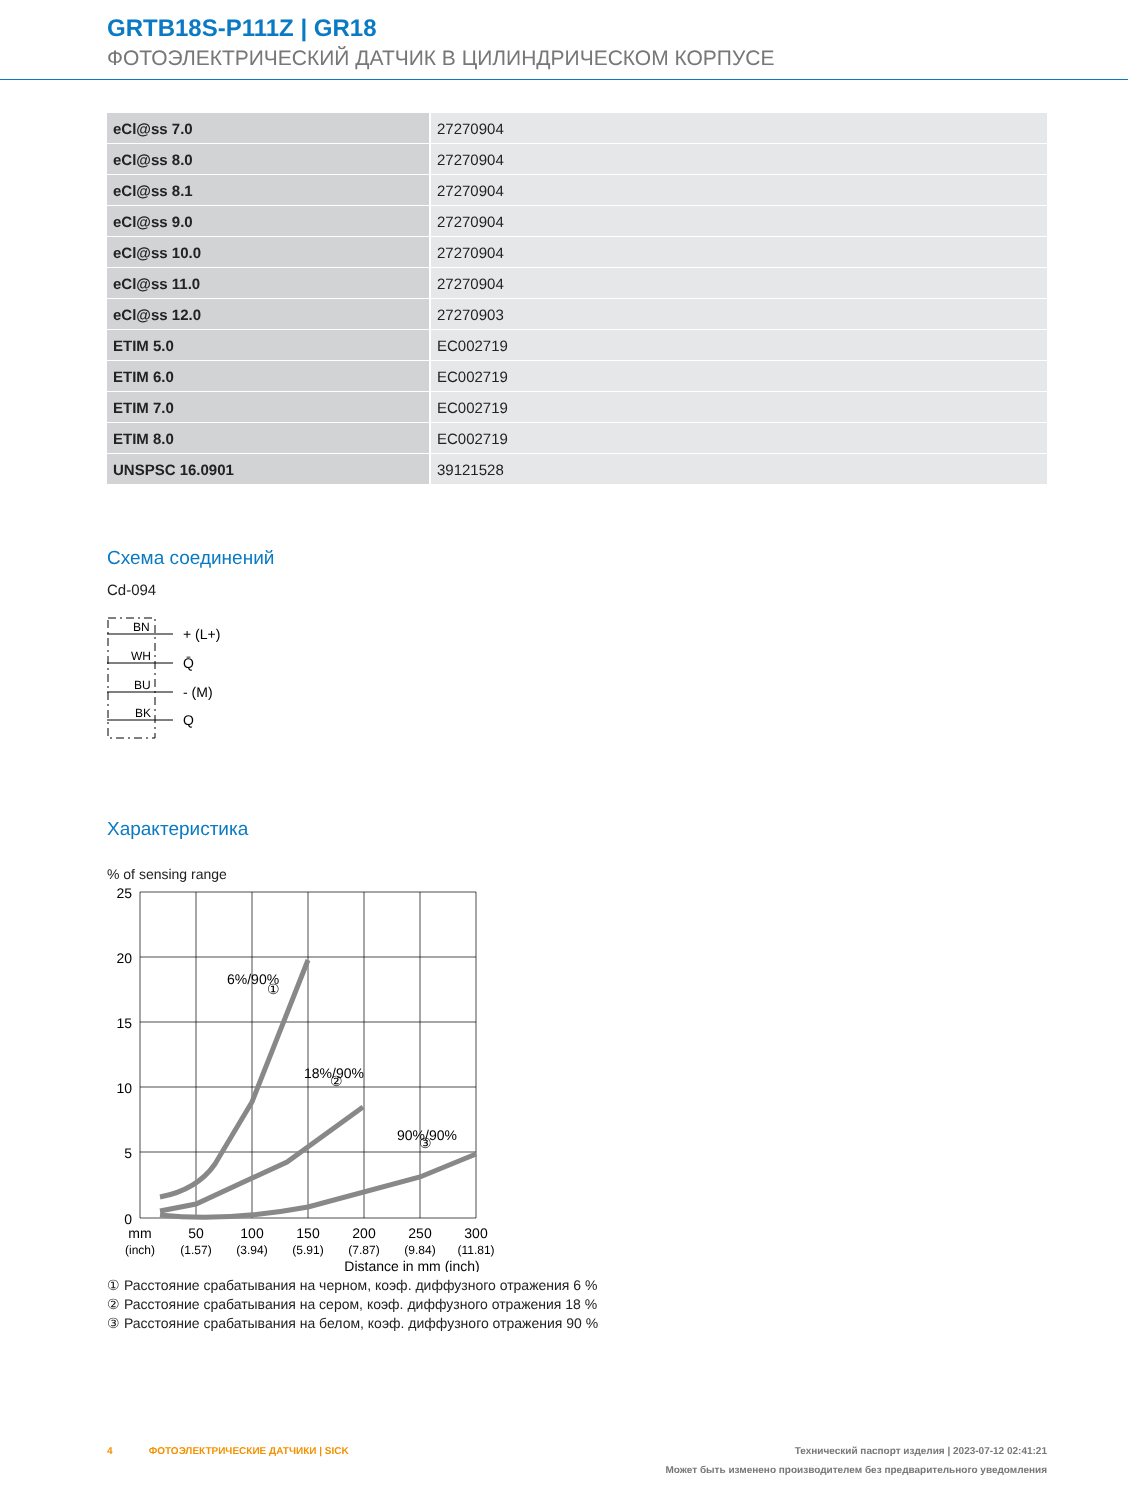GRTB18S-P111Z | GR18
ФОТОЭЛЕКТРИЧЕСКИЙ ДАТЧИК В ЦИЛИНДРИЧЕСКОМ КОРПУСЕ
| eCl@ss 7.0 | 27270904 |
| eCl@ss 8.0 | 27270904 |
| eCl@ss 8.1 | 27270904 |
| eCl@ss 9.0 | 27270904 |
| eCl@ss 10.0 | 27270904 |
| eCl@ss 11.0 | 27270904 |
| eCl@ss 12.0 | 27270903 |
| ETIM 5.0 | EC002719 |
| ETIM 6.0 | EC002719 |
| ETIM 7.0 | EC002719 |
| ETIM 8.0 | EC002719 |
| UNSPSC 16.0901 | 39121528 |
Схема соединений
Cd-094
BN
WH
BU
BK
+ (L+)
Q̄
- (M)
Q
Характеристика
% of sensing range
25
20
15
10
5
0
6%/90%
①
18%/90%
②
90%/90%
③
mm
50
100
150
200
250
300
(inch)
(1.57)
(3.94)
(5.91)
(7.87)
(9.84)
(11.81)
Distance in mm (inch)
① Расстояние срабатывания на черном, коэф. диффузного отражения 6 %
② Расстояние срабатывания на сером, коэф. диффузного отражения 18 %
③ Расстояние срабатывания на белом, коэф. диффузного отражения 90 %
4 ФОТОЭЛЕКТРИЧЕСКИЕ ДАТЧИКИ | SICK Технический паспорт изделия | 2023-07-12 02:41:21
Может быть изменено производителем без предварительного уведомления